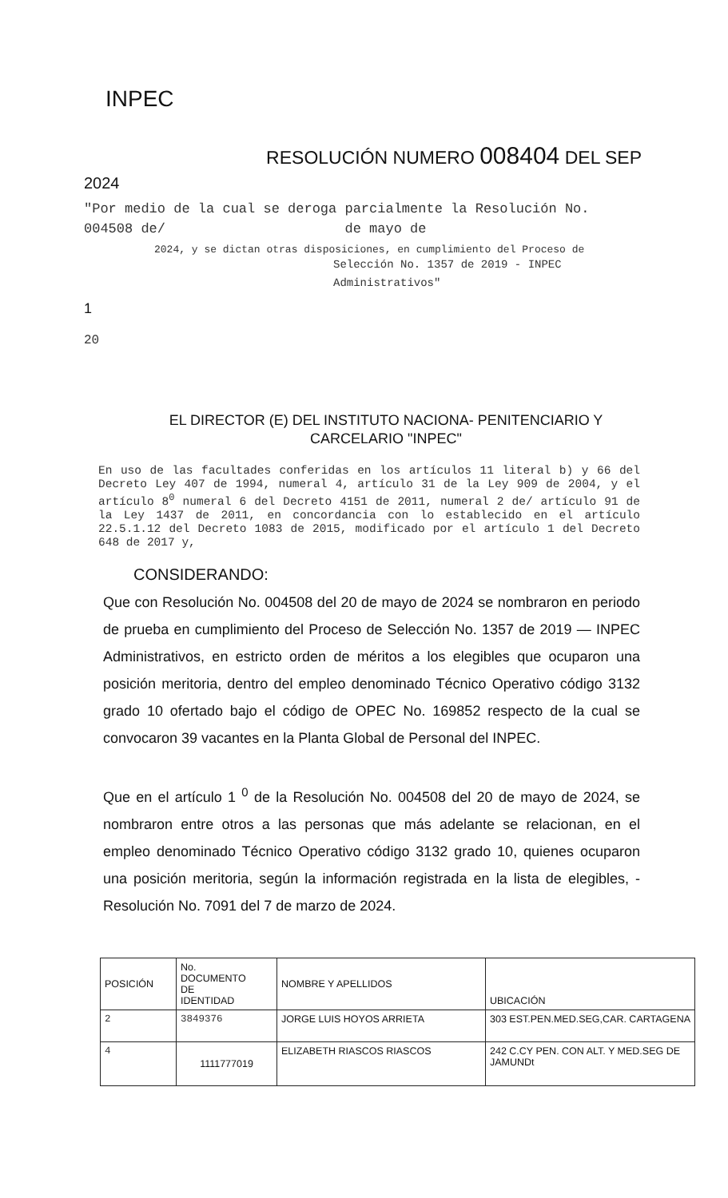INPEC
RESOLUCIÓN NUMERO 008404 DEL SEP
2024
"Por medio de la cual se deroga parcialmente la Resolución No. 004508 de/ de mayo de
2024, y se dictan otras disposiciones, en cumplimiento del Proceso de
Selección No. 1357 de 2019 - INPEC Administrativos"
1
20
EL DIRECTOR (E) DEL INSTITUTO NACIONA- PENITENCIARIO Y
CARCELARIO "INPEC"
En uso de las facultades conferidas en los artículos 11 literal b) y 66 del Decreto Ley 407 de 1994, numeral 4, artículo 31 de la Ley 909 de 2004, y el artículo 8<sup>0</sup> numeral 6 del Decreto 4151 de 2011, numeral 2 de/ artículo 91 de la Ley 1437 de 2011, en concordancia con lo establecido en el artículo 22.5.1.12 del Decreto 1083 de 2015, modificado por el artículo 1 del Decreto 648 de 2017 y,
CONSIDERANDO:
Que con Resolución No. 004508 del 20 de mayo de 2024 se nombraron en periodo de prueba en cumplimiento del Proceso de Selección No. 1357 de 2019 — INPEC Administrativos, en estricto orden de méritos a los elegibles que ocuparon una posición meritoria, dentro del empleo denominado Técnico Operativo código 3132 grado 10 ofertado bajo el código de OPEC No. 169852 respecto de la cual se convocaron 39 vacantes en la Planta Global de Personal del INPEC.
Que en el artículo 1 <sup>0</sup> de la Resolución No. 004508 del 20 de mayo de 2024, se nombraron entre otros a las personas que más adelante se relacionan, en el empleo denominado Técnico Operativo código 3132 grado 10, quienes ocuparon una posición meritoria, según la información registrada en la lista de elegibles, - Resolución No. 7091 del 7 de marzo de 2024.
| POSICIÓN | No. DOCUMENTO DE IDENTIDAD | NOMBRE Y APELLIDOS | UBICACIÓN |
| 2 | 3849376 | JORGE LUIS HOYOS ARRIETA | 303 EST.PEN.MED.SEG,CAR. CARTAGENA |
| 4 | 1111777019 | ELIZABETH RIASCOS RIASCOS | 242 C.CY PEN. CON ALT. Y MED.SEG DE JAMUNDt |